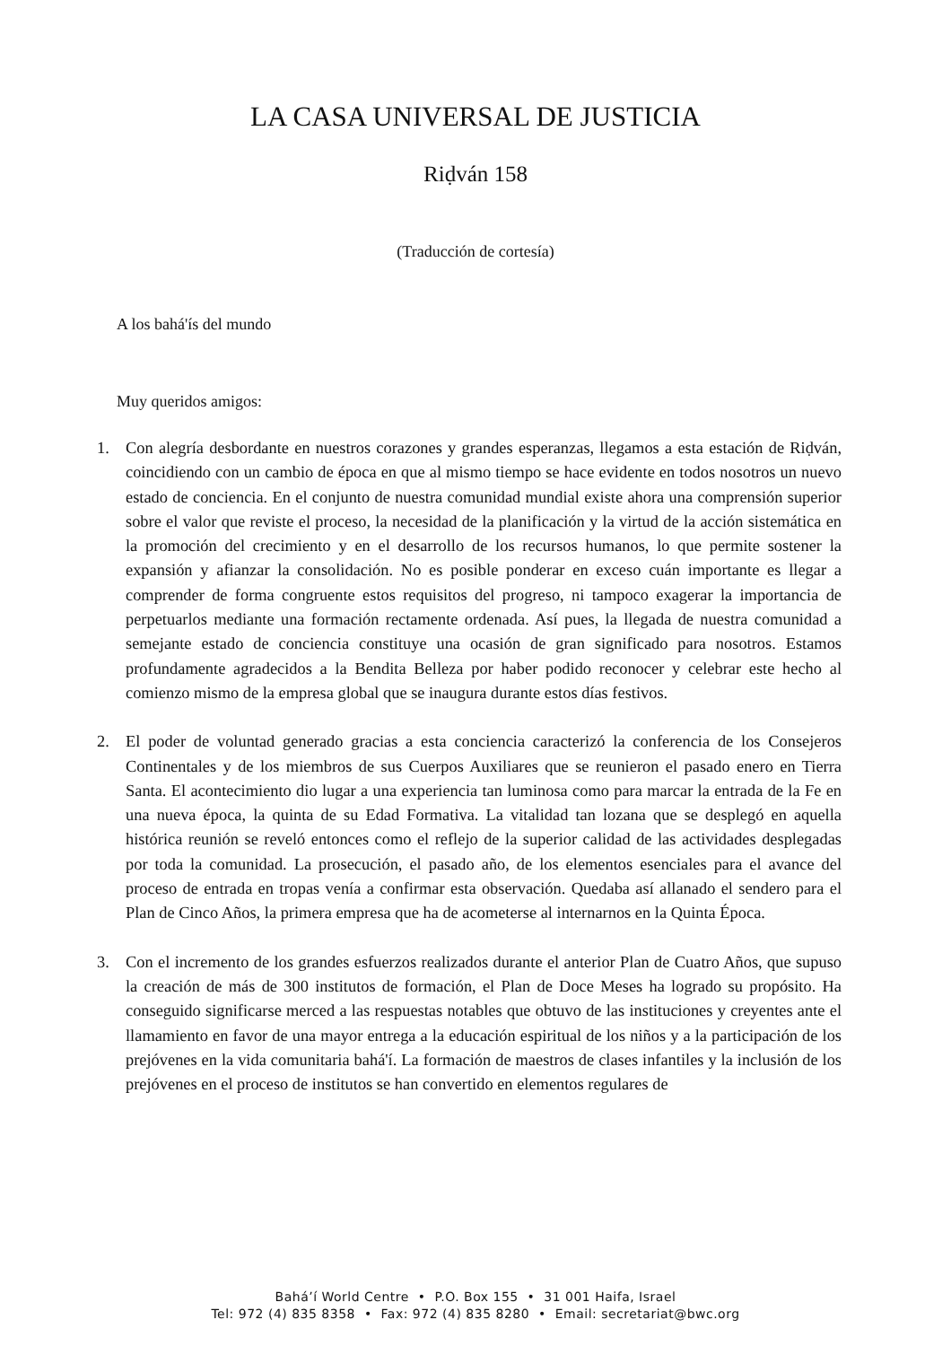LA CASA UNIVERSAL DE JUSTICIA
Riḍván 158
(Traducción de cortesía)
A los bahá'ís del mundo
Muy queridos amigos:
1. Con alegría desbordante en nuestros corazones y grandes esperanzas, llegamos a esta estación de Riḍván, coincidiendo con un cambio de época en que al mismo tiempo se hace evidente en todos nosotros un nuevo estado de conciencia. En el conjunto de nuestra comunidad mundial existe ahora una comprensión superior sobre el valor que reviste el proceso, la necesidad de la planificación y la virtud de la acción sistemática en la promoción del crecimiento y en el desarrollo de los recursos humanos, lo que permite sostener la expansión y afianzar la consolidación. No es posible ponderar en exceso cuán importante es llegar a comprender de forma congruente estos requisitos del progreso, ni tampoco exagerar la importancia de perpetuarlos mediante una formación rectamente ordenada. Así pues, la llegada de nuestra comunidad a semejante estado de conciencia constituye una ocasión de gran significado para nosotros. Estamos profundamente agradecidos a la Bendita Belleza por haber podido reconocer y celebrar este hecho al comienzo mismo de la empresa global que se inaugura durante estos días festivos.
2. El poder de voluntad generado gracias a esta conciencia caracterizó la conferencia de los Consejeros Continentales y de los miembros de sus Cuerpos Auxiliares que se reunieron el pasado enero en Tierra Santa. El acontecimiento dio lugar a una experiencia tan luminosa como para marcar la entrada de la Fe en una nueva época, la quinta de su Edad Formativa. La vitalidad tan lozana que se desplegó en aquella histórica reunión se reveló entonces como el reflejo de la superior calidad de las actividades desplegadas por toda la comunidad. La prosecución, el pasado año, de los elementos esenciales para el avance del proceso de entrada en tropas venía a confirmar esta observación. Quedaba así allanado el sendero para el Plan de Cinco Años, la primera empresa que ha de acometerse al internarnos en la Quinta Época.
3. Con el incremento de los grandes esfuerzos realizados durante el anterior Plan de Cuatro Años, que supuso la creación de más de 300 institutos de formación, el Plan de Doce Meses ha logrado su propósito. Ha conseguido significarse merced a las respuestas notables que obtuvo de las instituciones y creyentes ante el llamamiento en favor de una mayor entrega a la educación espiritual de los niños y a la participación de los prejóvenes en la vida comunitaria bahá'í. La formación de maestros de clases infantiles y la inclusión de los prejóvenes en el proceso de institutos se han convertido en elementos regulares de
Bahá’í World Centre • P.O. Box 155 • 31 001 Haifa, Israel
Tel: 972 (4) 835 8358 • Fax: 972 (4) 835 8280 • Email: secretariat@bwc.org